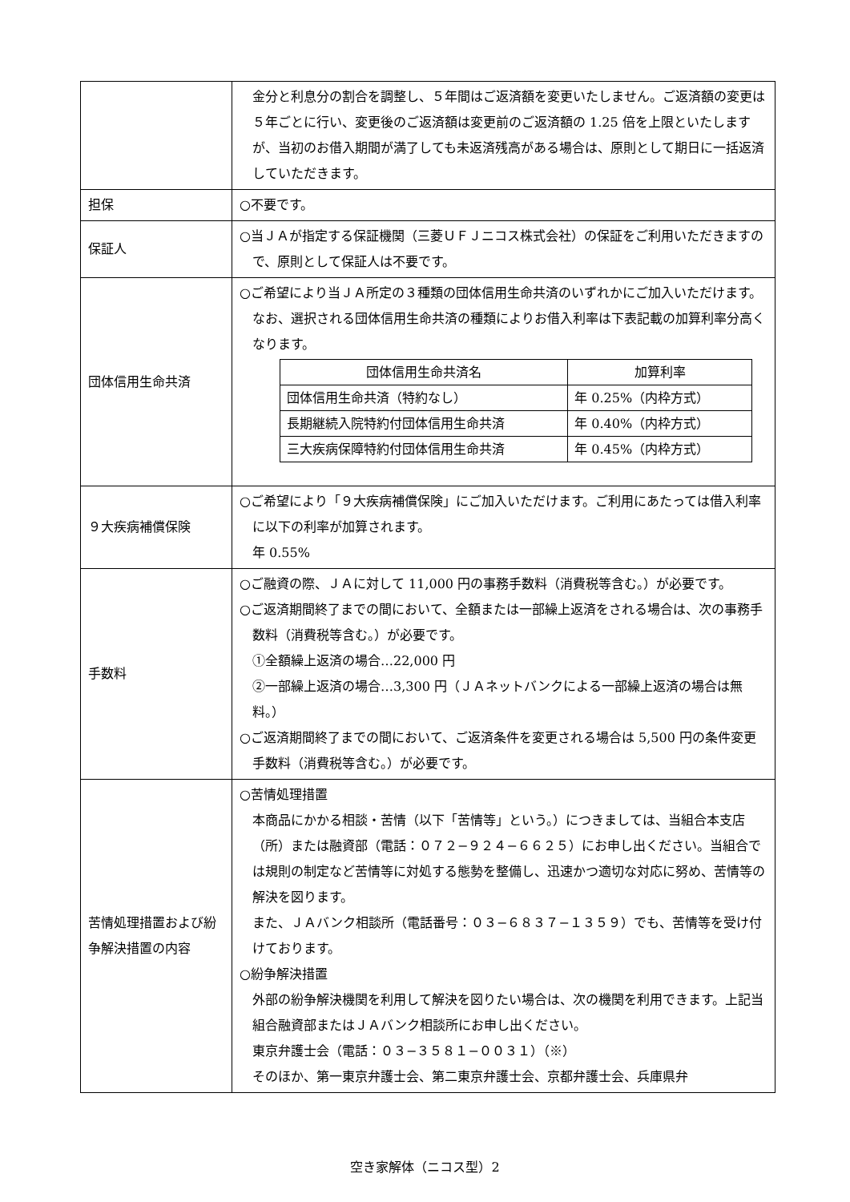| | 金分と利息分の割合を調整し、５年間はご返済額を変更いたしません。ご返済額の変更は５年ごとに行い、変更後のご返済額は変更前のご返済額の 1.25 倍を上限といたしますが、当初のお借入期間が満了しても未返済残高がある場合は、原則として期日に一括返済していただきます。 |
| 担保 | ○不要です。 |
| 保証人 | ○当ＪＡが指定する保証機関（三菱ＵＦＪニコス株式会社）の保証をご利用いただきますので、原則として保証人は不要です。 |
| 団体信用生命共済 | ○ご希望により当ＪＡ所定の３種類の団体信用生命共済のいずれかにご加入いただけます。 なお、選択される団体信用生命共済の種類によりお借入利率は下表記載の加算利率分高くなります。 / 団体信用生命共済名 / 加算利率 / / --- / --- / / 団体信用生命共済（特約なし） / 年 0.25%（内枠方式） / / 長期継続入院特約付団体信用生命共済 / 年 0.40%（内枠方式） / / 三大疾病保障特約付団体信用生命共済 / 年 0.45%（内枠方式） / |
| ９大疾病補償保険 | ○ご希望により「９大疾病補償保険」にご加入いただけます。ご利用にあたっては借入利率に以下の利率が加算されます。 年 0.55% |
| 手数料 | ○ご融資の際、ＪＡに対して 11,000 円の事務手数料（消費税等含む。）が必要です。 ○ご返済期間終了までの間において、全額または一部繰上返済をされる場合は、次の事務手数料（消費税等含む。）が必要です。 ①全額繰上返済の場合…22,000 円 ②一部繰上返済の場合…3,300 円（ＪＡネットバンクによる一部繰上返済の場合は無料。） ○ご返済期間終了までの間において、ご返済条件を変更される場合は 5,500 円の条件変更手数料（消費税等含む。）が必要です。 |
| 苦情処理措置および紛争解決措置の内容 | ○苦情処理措置 本商品にかかる相談・苦情（以下「苦情等」という。）につきましては、当組合本支店（所）または融資部（電話：０７２−９２４−６６２５）にお申し出ください。当組合では規則の制定など苦情等に対処する態勢を整備し、迅速かつ適切な対応に努め、苦情等の解決を図ります。 また、ＪＡバンク相談所（電話番号：０３−６８３７−１３５９）でも、苦情等を受け付けております。 ○紛争解決措置 外部の紛争解決機関を利用して解決を図りたい場合は、次の機関を利用できます。上記当組合融資部またはＪＡバンク相談所にお申し出ください。 東京弁護士会（電話：０３−３５８１−００３１）（※） そのほか、第一東京弁護士会、第二東京弁護士会、京都弁護士会、兵庫県弁 |
空き家解体（ニコス型）2